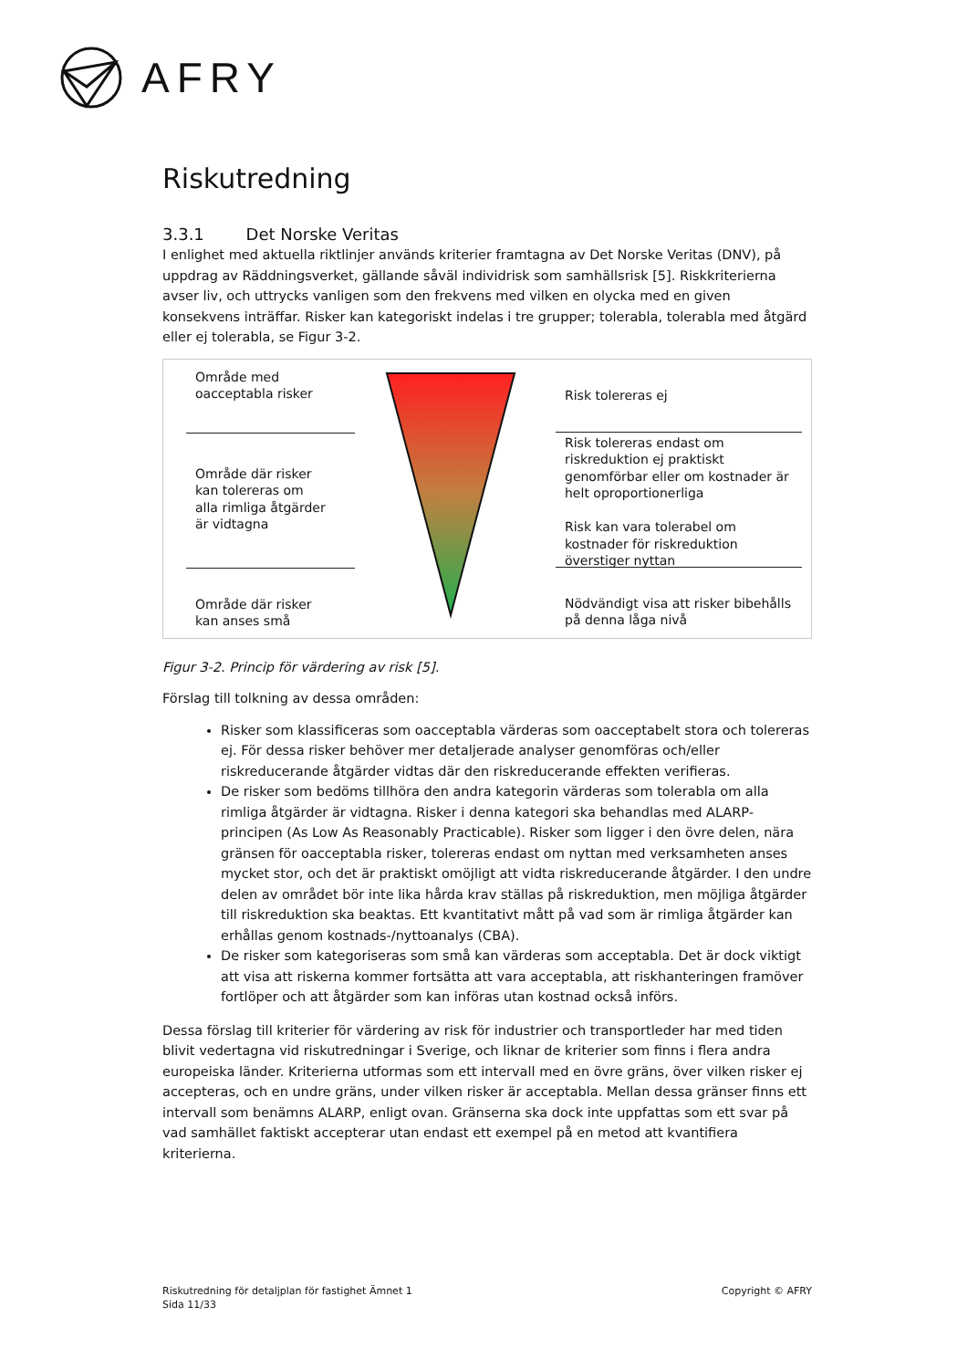AFRY
Riskutredning
3.3.1 Det Norske Veritas
I enlighet med aktuella riktlinjer används kriterier framtagna av Det Norske Veritas (DNV), på uppdrag av Räddningsverket, gällande såväl individrisk som samhällsrisk [5]. Riskkriterierna avser liv, och uttrycks vanligen som den frekvens med vilken en olycka med en given konsekvens inträffar. Risker kan kategoriskt indelas i tre grupper; tolerabla, tolerabla med åtgärd eller ej tolerabla, se Figur 3-2.
Område med
oacceptabla risker
Område där risker
kan tolereras om
alla rimliga åtgärder
är vidtagna
Område där risker
kan anses små
Risk tolereras ej
Risk tolereras endast om riskreduktion ej praktiskt genomförbar eller om kostnader är helt oproportionerliga
Risk kan vara tolerabel om kostnader för riskreduktion överstiger nyttan
Nödvändigt visa att risker bibehålls på denna låga nivå
Figur 3-2. Princip för värdering av risk [5].
Förslag till tolkning av dessa områden:
Risker som klassificeras som oacceptabla värderas som oacceptabelt stora och tolereras ej. För dessa risker behöver mer detaljerade analyser genomföras och/eller riskreducerande åtgärder vidtas där den riskreducerande effekten verifieras.
De risker som bedöms tillhöra den andra kategorin värderas som tolerabla om alla rimliga åtgärder är vidtagna. Risker i denna kategori ska behandlas med ALARP-principen (As Low As Reasonably Practicable). Risker som ligger i den övre delen, nära gränsen för oacceptabla risker, tolereras endast om nyttan med verksamheten anses mycket stor, och det är praktiskt omöjligt att vidta riskreducerande åtgärder. I den undre delen av området bör inte lika hårda krav ställas på riskreduktion, men möjliga åtgärder till riskreduktion ska beaktas. Ett kvantitativt mått på vad som är rimliga åtgärder kan erhållas genom kostnads-/nyttoanalys (CBA).
De risker som kategoriseras som små kan värderas som acceptabla. Det är dock viktigt att visa att riskerna kommer fortsätta att vara acceptabla, att riskhanteringen framöver fortlöper och att åtgärder som kan införas utan kostnad också införs.
Dessa förslag till kriterier för värdering av risk för industrier och transportleder har med tiden blivit vedertagna vid riskutredningar i Sverige, och liknar de kriterier som finns i flera andra europeiska länder. Kriterierna utformas som ett intervall med en övre gräns, över vilken risker ej accepteras, och en undre gräns, under vilken risker är acceptabla. Mellan dessa gränser finns ett intervall som benämns ALARP, enligt ovan. Gränserna ska dock inte uppfattas som ett svar på vad samhället faktiskt accepterar utan endast ett exempel på en metod att kvantifiera kriterierna.
Riskutredning för detaljplan för fastighet Ämnet 1
Sida 11/33
Copyright © AFRY